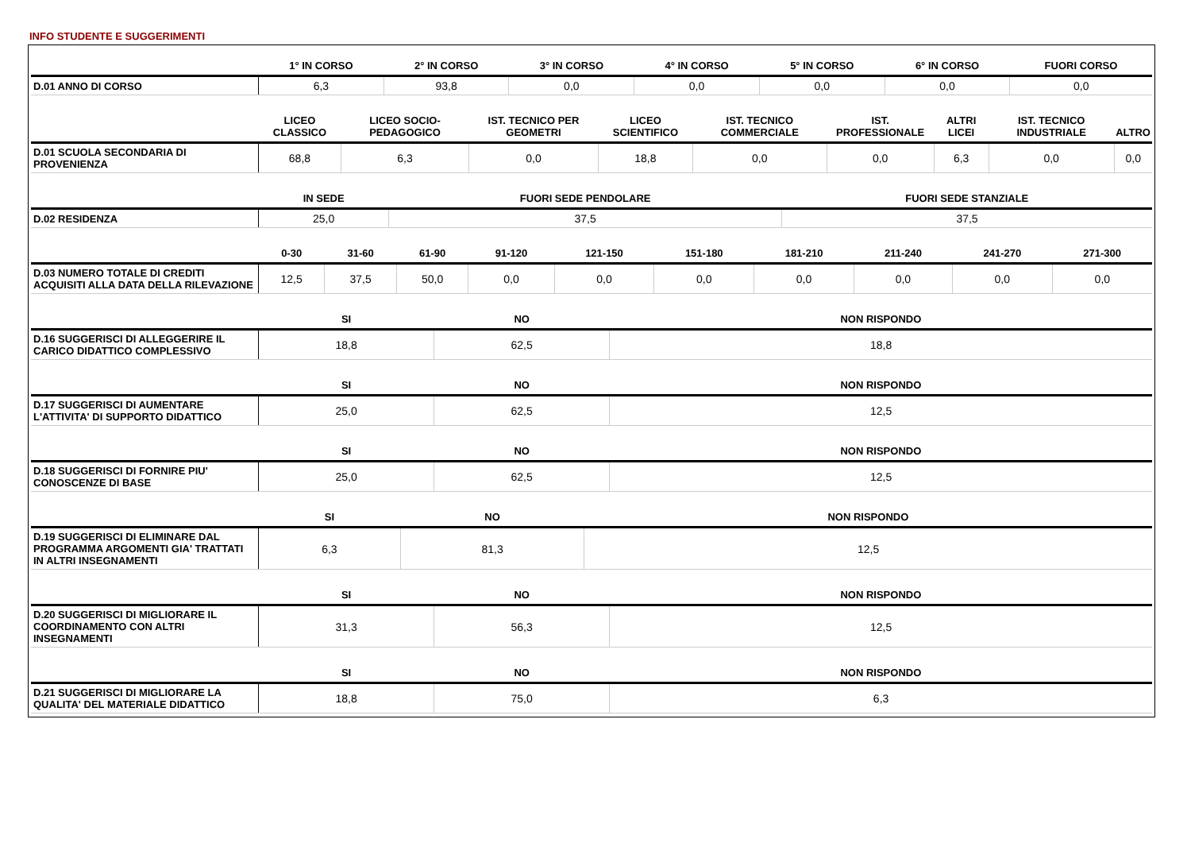INFO STUDENTE E SUGGERIMENTI
| | 1° IN CORSO | 2° IN CORSO | 3° IN CORSO | 4° IN CORSO | 5° IN CORSO | 6° IN CORSO | FUORI CORSO |
| --- | --- | --- | --- | --- | --- | --- | --- |
| D.01 ANNO DI CORSO | 6,3 | 93,8 | 0,0 | 0,0 | 0,0 | 0,0 | 0,0 |
| | LICEO CLASSICO | LICEO SOCIO-PEDAGOGICO | IST. TECNICO PER GEOMETRI | LICEO SCIENTIFICO | IST. TECNICO COMMERCIALE | IST. PROFESSIONALE | ALTRI LICEI | IST. TECNICO INDUSTRIALE | ALTRO |
| --- | --- | --- | --- | --- | --- | --- | --- | --- | --- |
| D.01 SCUOLA SECONDARIA DI PROVENIENZA | 68,8 | 6,3 | 0,0 | 18,8 | 0,0 | 0,0 | 6,3 | 0,0 | 0,0 |
| | IN SEDE | FUORI SEDE PENDOLARE | FUORI SEDE STANZIALE |
| --- | --- | --- | --- |
| D.02 RESIDENZA | 25,0 | 37,5 | 37,5 |
| | 0-30 | 31-60 | 61-90 | 91-120 | 121-150 | 151-180 | 181-210 | 211-240 | 241-270 | 271-300 |
| --- | --- | --- | --- | --- | --- | --- | --- | --- | --- | --- |
| D.03 NUMERO TOTALE DI CREDITI ACQUISITI ALLA DATA DELLA RILEVAZIONE | 12,5 | 37,5 | 50,0 | 0,0 | 0,0 | 0,0 | 0,0 | 0,0 | 0,0 | 0,0 |
| | SI | NO | NON RISPONDO |
| --- | --- | --- | --- |
| D.16 SUGGERISCI DI ALLEGGERIRE IL CARICO DIDATTICO COMPLESSIVO | 18,8 | 62,5 | 18,8 |
| | SI | NO | NON RISPONDO |
| --- | --- | --- | --- |
| D.17 SUGGERISCI DI AUMENTARE L'ATTIVITA' DI SUPPORTO DIDATTICO | 25,0 | 62,5 | 12,5 |
| | SI | NO | NON RISPONDO |
| --- | --- | --- | --- |
| D.18 SUGGERISCI DI FORNIRE PIU' CONOSCENZE DI BASE | 25,0 | 62,5 | 12,5 |
| | SI | NO | NON RISPONDO |
| --- | --- | --- | --- |
| D.19 SUGGERISCI DI ELIMINARE DAL PROGRAMMA ARGOMENTI GIA' TRATTATI IN ALTRI INSEGNAMENTI | 6,3 | 81,3 | 12,5 |
| | SI | NO | NON RISPONDO |
| --- | --- | --- | --- |
| D.20 SUGGERISCI DI MIGLIORARE IL COORDINAMENTO CON ALTRI INSEGNAMENTI | 31,3 | 56,3 | 12,5 |
| | SI | NO | NON RISPONDO |
| --- | --- | --- | --- |
| D.21 SUGGERISCI DI MIGLIORARE LA QUALITA' DEL MATERIALE DIDATTICO | 18,8 | 75,0 | 6,3 |